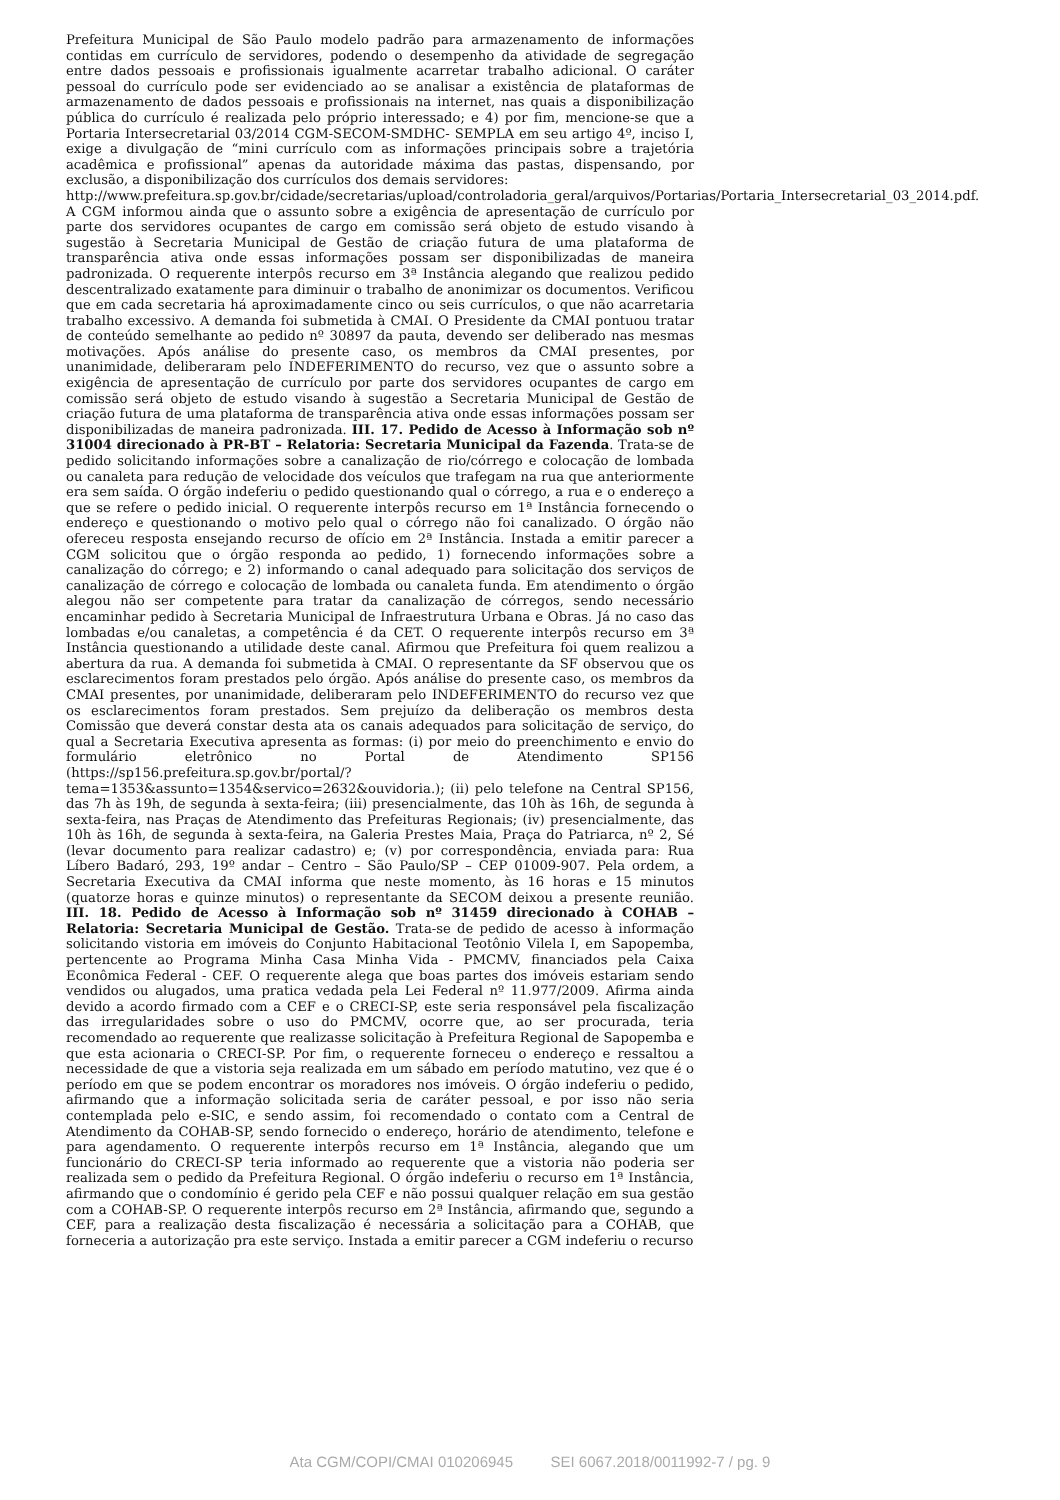Prefeitura Municipal de São Paulo modelo padrão para armazenamento de informações contidas em currículo de servidores, podendo o desempenho da atividade de segregação entre dados pessoais e profissionais igualmente acarretar trabalho adicional. O caráter pessoal do currículo pode ser evidenciado ao se analisar a existência de plataformas de armazenamento de dados pessoais e profissionais na internet, nas quais a disponibilização pública do currículo é realizada pelo próprio interessado; e 4) por fim, mencione-se que a Portaria Intersecretarial 03/2014 CGM-SECOM-SMDHC- SEMPLA em seu artigo 4º, inciso I, exige a divulgação de “mini currículo com as informações principais sobre a trajetória acadêmica e profissional” apenas da autoridade máxima das pastas, dispensando, por exclusão, a disponibilização dos currículos dos demais servidores:
http://www.prefeitura.sp.gov.br/cidade/secretarias/upload/controladoria_geral/arquivos/Portarias/Portaria_Intersecretarial_03_2014.pdf.
A CGM informou ainda que o assunto sobre a exigência de apresentação de currículo por parte dos servidores ocupantes de cargo em comissão será objeto de estudo visando à sugestão à Secretaria Municipal de Gestão de criação futura de uma plataforma de transparência ativa onde essas informações possam ser disponibilizadas de maneira padronizada. O requerente interpôs recurso em 3ª Instância alegando que realizou pedido descentralizado exatamente para diminuir o trabalho de anonimizar os documentos. Verificou que em cada secretaria há aproximadamente cinco ou seis currículos, o que não acarretaria trabalho excessivo. A demanda foi submetida à CMAI. O Presidente da CMAI pontuou tratar de conteúdo semelhante ao pedido nº 30897 da pauta, devendo ser deliberado nas mesmas motivações. Após análise do presente caso, os membros da CMAI presentes, por unanimidade, deliberaram pelo INDEFERIMENTO do recurso, vez que o assunto sobre a exigência de apresentação de currículo por parte dos servidores ocupantes de cargo em comissão será objeto de estudo visando à sugestão a Secretaria Municipal de Gestão de criação futura de uma plataforma de transparência ativa onde essas informações possam ser disponibilizadas de maneira padronizada. III. 17. Pedido de Acesso à Informação sob nº 31004 direcionado à PR-BT – Relatoria: Secretaria Municipal da Fazenda. Trata-se de pedido solicitando informações sobre a canalização de rio/córrego e colocação de lombada ou canaleta para redução de velocidade dos veículos que trafegam na rua que anteriormente era sem saída. O órgão indeferiu o pedido questionando qual o córrego, a rua e o endereço a que se refere o pedido inicial. O requerente interpôs recurso em 1ª Instância fornecendo o endereço e questionando o motivo pelo qual o córrego não foi canalizado. O órgão não ofereceu resposta ensejando recurso de ofício em 2ª Instância. Instada a emitir parecer a CGM solicitou que o órgão responda ao pedido, 1) fornecendo informações sobre a canalização do córrego; e 2) informando o canal adequado para solicitação dos serviços de canalização de córrego e colocação de lombada ou canaleta funda. Em atendimento o órgão alegou não ser competente para tratar da canalização de córregos, sendo necessário encaminhar pedido à Secretaria Municipal de Infraestrutura Urbana e Obras. Já no caso das lombadas e/ou canaletas, a competência é da CET. O requerente interpôs recurso em 3ª Instância questionando a utilidade deste canal. Afirmou que Prefeitura foi quem realizou a abertura da rua. A demanda foi submetida à CMAI. O representante da SF observou que os esclarecimentos foram prestados pelo órgão. Após análise do presente caso, os membros da CMAI presentes, por unanimidade, deliberaram pelo INDEFERIMENTO do recurso vez que os esclarecimentos foram prestados. Sem prejuízo da deliberação os membros desta Comissão que deverá constar desta ata os canais adequados para solicitação de serviço, do qual a Secretaria Executiva apresenta as formas: (i) por meio do preenchimento e envio do formulário eletrônico no Portal de Atendimento SP156 (https://sp156.prefeitura.sp.gov.br/portal/?tema=1353&assunto=1354&servico=2632&ouvidoria.); (ii) pelo telefone na Central SP156, das 7h às 19h, de segunda à sexta-feira; (iii) presencialmente, das 10h às 16h, de segunda à sexta-feira, nas Praças de Atendimento das Prefeituras Regionais; (iv) presencialmente, das 10h às 16h, de segunda à sexta-feira, na Galeria Prestes Maia, Praça do Patriarca, nº 2, Sé (levar documento para realizar cadastro) e; (v) por correspondência, enviada para: Rua Líbero Badaró, 293, 19º andar – Centro – São Paulo/SP – CEP 01009-907. Pela ordem, a Secretaria Executiva da CMAI informa que neste momento, às 16 horas e 15 minutos (quatorze horas e quinze minutos) o representante da SECOM deixou a presente reunião. III. 18. Pedido de Acesso à Informação sob nº 31459 direcionado à COHAB – Relatoria: Secretaria Municipal de Gestão. Trata-se de pedido de acesso à informação solicitando vistoria em imóveis do Conjunto Habitacional Teotônio Vilela I, em Sapopemba, pertencente ao Programa Minha Casa Minha Vida - PMCMV, financiados pela Caixa Econômica Federal - CEF. O requerente alega que boas partes dos imóveis estariam sendo vendidos ou alugados, uma pratica vedada pela Lei Federal nº 11.977/2009. Afirma ainda devido a acordo firmado com a CEF e o CRECI-SP, este seria responsável pela fiscalização das irregularidades sobre o uso do PMCMV, ocorre que, ao ser procurada, teria recomendado ao requerente que realizasse solicitação à Prefeitura Regional de Sapopemba e que esta acionaria o CRECI-SP. Por fim, o requerente forneceu o endereço e ressaltou a necessidade de que a vistoria seja realizada em um sábado em período matutino, vez que é o período em que se podem encontrar os moradores nos imóveis. O órgão indeferiu o pedido, afirmando que a informação solicitada seria de caráter pessoal, e por isso não seria contemplada pelo e-SIC, e sendo assim, foi recomendado o contato com a Central de Atendimento da COHAB-SP, sendo fornecido o endereço, horário de atendimento, telefone e para agendamento. O requerente interpôs recurso em 1ª Instância, alegando que um funcionário do CRECI-SP teria informado ao requerente que a vistoria não poderia ser realizada sem o pedido da Prefeitura Regional. O órgão indeferiu o recurso em 1ª Instância, afirmando que o condomínio é gerido pela CEF e não possui qualquer relação em sua gestão com a COHAB-SP. O requerente interpôs recurso em 2ª Instância, afirmando que, segundo a CEF, para a realização desta fiscalização é necessária a solicitação para a COHAB, que forneceria a autorização pra este serviço. Instada a emitir parecer a CGM indeferiu o recurso
Ata CGM/COPI/CMAI 010206945 SEI 6067.2018/0011992-7 / pg. 9